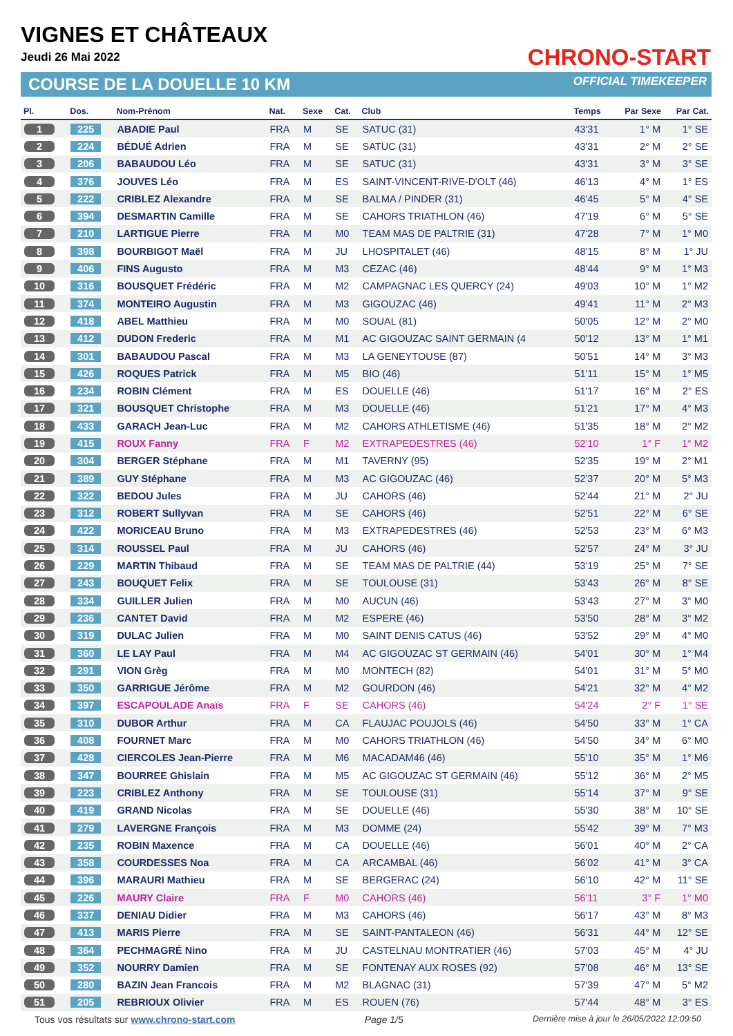VIGNES ET CHÂTEAUX
Jeudi 26 Mai 2022
COURSE DE LA DOUELLE 10 KM
CHRONO-START
OFFICIAL TIMEKEEPER
| Pl. | Dos. | Nom-Prénom | Nat. | Sexe | Cat. | Club | Temps | Par Sexe | Par Cat. |
| --- | --- | --- | --- | --- | --- | --- | --- | --- | --- |
| 1 | 225 | ABADIE Paul | FRA | M | SE | SATUC (31) | 43'31 | 1° M | 1° SE |
| 2 | 224 | BÉDUÉ Adrien | FRA | M | SE | SATUC (31) | 43'31 | 2° M | 2° SE |
| 3 | 206 | BABAUDOU Léo | FRA | M | SE | SATUC (31) | 43'31 | 3° M | 3° SE |
| 4 | 376 | JOUVES Léo | FRA | M | ES | SAINT-VINCENT-RIVE-D'OLT (46) | 46'13 | 4° M | 1° ES |
| 5 | 222 | CRIBLEZ Alexandre | FRA | M | SE | BALMA / PINDER (31) | 46'45 | 5° M | 4° SE |
| 6 | 394 | DESMARTIN Camille | FRA | M | SE | CAHORS TRIATHLON (46) | 47'19 | 6° M | 5° SE |
| 7 | 210 | LARTIGUE Pierre | FRA | M | M0 | TEAM MAS DE PALTRIE (31) | 47'28 | 7° M | 1° M0 |
| 8 | 398 | BOURBIGOT Maël | FRA | M | JU | LHOSPITALET (46) | 48'15 | 8° M | 1° JU |
| 9 | 406 | FINS Augusto | FRA | M | M3 | CEZAC (46) | 48'44 | 9° M | 1° M3 |
| 10 | 316 | BOUSQUET Frédéric | FRA | M | M2 | CAMPAGNAC LES QUERCY (24) | 49'03 | 10° M | 1° M2 |
| 11 | 374 | MONTEIRO Augustin | FRA | M | M3 | GIGOUZAC (46) | 49'41 | 11° M | 2° M3 |
| 12 | 418 | ABEL Matthieu | FRA | M | M0 | SOUAL (81) | 50'05 | 12° M | 2° M0 |
| 13 | 412 | DUDON Frederic | FRA | M | M1 | AC GIGOUZAC SAINT GERMAIN (4 | 50'12 | 13° M | 1° M1 |
| 14 | 301 | BABAUDOU Pascal | FRA | M | M3 | LA GENEYTOUSE (87) | 50'51 | 14° M | 3° M3 |
| 15 | 426 | ROQUES Patrick | FRA | M | M5 | BIO (46) | 51'11 | 15° M | 1° M5 |
| 16 | 234 | ROBIN Clément | FRA | M | ES | DOUELLE (46) | 51'17 | 16° M | 2° ES |
| 17 | 321 | BOUSQUET Christophe | FRA | M | M3 | DOUELLE (46) | 51'21 | 17° M | 4° M3 |
| 18 | 433 | GARACH Jean-Luc | FRA | M | M2 | CAHORS ATHLETISME (46) | 51'35 | 18° M | 2° M2 |
| 19 | 415 | ROUX Fanny | FRA | F | M2 | EXTRAPEDESTRES (46) | 52'10 | 1° F | 1° M2 |
| 20 | 304 | BERGER Stéphane | FRA | M | M1 | TAVERNY (95) | 52'35 | 19° M | 2° M1 |
| 21 | 389 | GUY Stéphane | FRA | M | M3 | AC GIGOUZAC (46) | 52'37 | 20° M | 5° M3 |
| 22 | 322 | BEDOU Jules | FRA | M | JU | CAHORS (46) | 52'44 | 21° M | 2° JU |
| 23 | 312 | ROBERT Sullyvan | FRA | M | SE | CAHORS (46) | 52'51 | 22° M | 6° SE |
| 24 | 422 | MORICEAU Bruno | FRA | M | M3 | EXTRAPEDESTRES (46) | 52'53 | 23° M | 6° M3 |
| 25 | 314 | ROUSSEL Paul | FRA | M | JU | CAHORS (46) | 52'57 | 24° M | 3° JU |
| 26 | 229 | MARTIN Thibaud | FRA | M | SE | TEAM MAS DE PALTRIE (44) | 53'19 | 25° M | 7° SE |
| 27 | 243 | BOUQUET Felix | FRA | M | SE | TOULOUSE (31) | 53'43 | 26° M | 8° SE |
| 28 | 334 | GUILLER Julien | FRA | M | M0 | AUCUN (46) | 53'43 | 27° M | 3° M0 |
| 29 | 236 | CANTET David | FRA | M | M2 | ESPERE (46) | 53'50 | 28° M | 3° M2 |
| 30 | 319 | DULAC Julien | FRA | M | M0 | SAINT DENIS CATUS (46) | 53'52 | 29° M | 4° M0 |
| 31 | 360 | LE LAY Paul | FRA | M | M4 | AC GIGOUZAC ST GERMAIN (46) | 54'01 | 30° M | 1° M4 |
| 32 | 291 | VION Grèg | FRA | M | M0 | MONTECH (82) | 54'01 | 31° M | 5° M0 |
| 33 | 350 | GARRIGUE Jérôme | FRA | M | M2 | GOURDON (46) | 54'21 | 32° M | 4° M2 |
| 34 | 397 | ESCAPOULADE Anaïs | FRA | F | SE | CAHORS (46) | 54'24 | 2° F | 1° SE |
| 35 | 310 | DUBOR Arthur | FRA | M | CA | FLAUJAC POUJOLS (46) | 54'50 | 33° M | 1° CA |
| 36 | 408 | FOURNET Marc | FRA | M | M0 | CAHORS TRIATHLON (46) | 54'50 | 34° M | 6° M0 |
| 37 | 428 | CIERCOLES Jean-Pierre | FRA | M | M6 | MACADAM46 (46) | 55'10 | 35° M | 1° M6 |
| 38 | 347 | BOURREE Ghislain | FRA | M | M5 | AC GIGOUZAC ST GERMAIN (46) | 55'12 | 36° M | 2° M5 |
| 39 | 223 | CRIBLEZ Anthony | FRA | M | SE | TOULOUSE (31) | 55'14 | 37° M | 9° SE |
| 40 | 419 | GRAND Nicolas | FRA | M | SE | DOUELLE (46) | 55'30 | 38° M | 10° SE |
| 41 | 279 | LAVERGNE François | FRA | M | M3 | DOMME (24) | 55'42 | 39° M | 7° M3 |
| 42 | 235 | ROBIN Maxence | FRA | M | CA | DOUELLE (46) | 56'01 | 40° M | 2° CA |
| 43 | 358 | COURDESSES Noa | FRA | M | CA | ARCAMBAL (46) | 56'02 | 41° M | 3° CA |
| 44 | 396 | MARAURI Mathieu | FRA | M | SE | BERGERAC (24) | 56'10 | 42° M | 11° SE |
| 45 | 226 | MAURY Claire | FRA | F | M0 | CAHORS (46) | 56'11 | 3° F | 1° M0 |
| 46 | 337 | DENIAU Didier | FRA | M | M3 | CAHORS (46) | 56'17 | 43° M | 8° M3 |
| 47 | 413 | MARIS Pierre | FRA | M | SE | SAINT-PANTALEON (46) | 56'31 | 44° M | 12° SE |
| 48 | 364 | PECHMAGRÉ Nino | FRA | M | JU | CASTELNAU MONTRATIER (46) | 57'03 | 45° M | 4° JU |
| 49 | 352 | NOURRY Damien | FRA | M | SE | FONTENAY AUX ROSES (92) | 57'08 | 46° M | 13° SE |
| 50 | 280 | BAZIN Jean Francois | FRA | M | M2 | BLAGNAC (31) | 57'39 | 47° M | 5° M2 |
| 51 | 205 | REBRIOUX Olivier | FRA | M | ES | ROUEN (76) | 57'44 | 48° M | 3° ES |
Tous vos résultats sur www.chrono-start.com Page 1/5 Dernière mise à jour le 26/05/2022 12:09:50